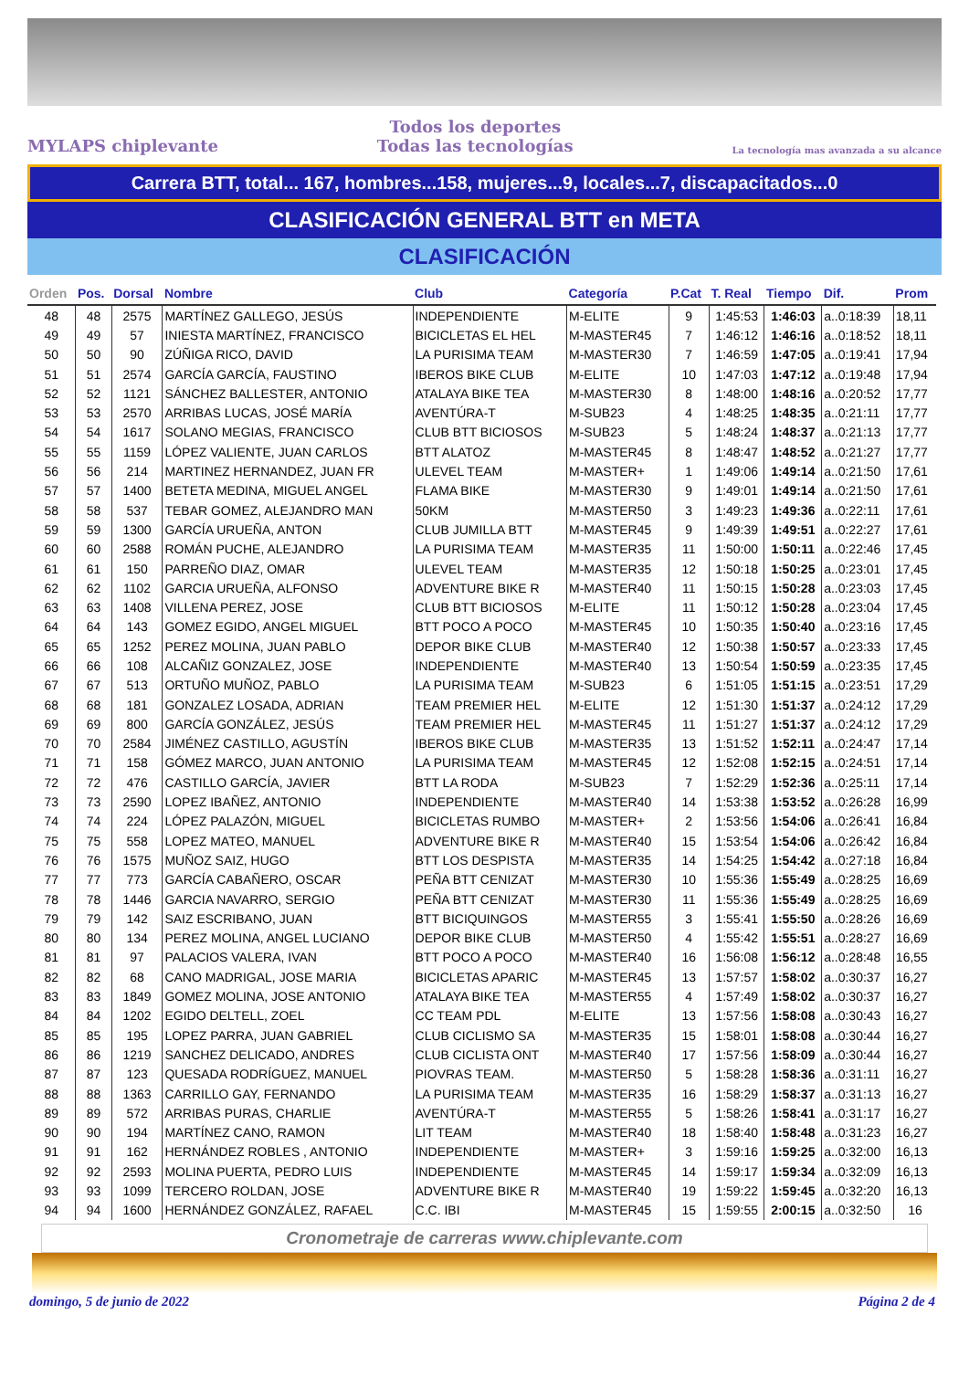MYLAPS chiplevante
Todos los deportes
Todas las tecnologías
La tecnología mas avanzada a su alcance
Carrera BTT, total... 167, hombres...158, mujeres...9, locales...7, discapacitados...0
CLASIFICACIÓN GENERAL BTT en META
CLASIFICACIÓN
| Orden | Pos. | Dorsal | Nombre | Club | Categoría | P.Cat | T. Real | Tiempo | Dif. | Prom |
| --- | --- | --- | --- | --- | --- | --- | --- | --- | --- | --- |
| 48 | 48 | 2575 | MARTÍNEZ GALLEGO, JESÚS | INDEPENDIENTE | M-ELITE | 9 | 1:45:53 | 1:46:03 | a..0:18:39 | 18,11 |
| 49 | 49 | 57 | INIESTA MARTÍNEZ, FRANCISCO | BICICLETAS EL HEL | M-MASTER45 | 7 | 1:46:12 | 1:46:16 | a..0:18:52 | 18,11 |
| 50 | 50 | 90 | ZÚÑIGA RICO, DAVID | LA PURISIMA TEAM | M-MASTER30 | 7 | 1:46:59 | 1:47:05 | a..0:19:41 | 17,94 |
| 51 | 51 | 2574 | GARCÍA GARCÍA, FAUSTINO | IBEROS BIKE CLUB | M-ELITE | 10 | 1:47:03 | 1:47:12 | a..0:19:48 | 17,94 |
| 52 | 52 | 1121 | SÁNCHEZ BALLESTER, ANTONIO | ATALAYA BIKE TEA | M-MASTER30 | 8 | 1:48:00 | 1:48:16 | a..0:20:52 | 17,77 |
| 53 | 53 | 2570 | ARRIBAS LUCAS, JOSÉ MARÍA | AVENTÚRA-T | M-SUB23 | 4 | 1:48:25 | 1:48:35 | a..0:21:11 | 17,77 |
| 54 | 54 | 1617 | SOLANO MEGIAS, FRANCISCO | CLUB BTT BICIOSOS | M-SUB23 | 5 | 1:48:24 | 1:48:37 | a..0:21:13 | 17,77 |
| 55 | 55 | 1159 | LÓPEZ VALIENTE, JUAN CARLOS | BTT ALATOZ | M-MASTER45 | 8 | 1:48:47 | 1:48:52 | a..0:21:27 | 17,77 |
| 56 | 56 | 214 | MARTINEZ HERNANDEZ, JUAN FR | ULEVEL TEAM | M-MASTER+ | 1 | 1:49:06 | 1:49:14 | a..0:21:50 | 17,61 |
| 57 | 57 | 1400 | BETETA MEDINA, MIGUEL ANGEL | FLAMA BIKE | M-MASTER30 | 9 | 1:49:01 | 1:49:14 | a..0:21:50 | 17,61 |
| 58 | 58 | 537 | TEBAR GOMEZ, ALEJANDRO MAN | 50KM | M-MASTER50 | 3 | 1:49:23 | 1:49:36 | a..0:22:11 | 17,61 |
| 59 | 59 | 1300 | GARCÍA URUEÑA, ANTON | CLUB JUMILLA BTT | M-MASTER45 | 9 | 1:49:39 | 1:49:51 | a..0:22:27 | 17,61 |
| 60 | 60 | 2588 | ROMÁN PUCHE, ALEJANDRO | LA PURISIMA TEAM | M-MASTER35 | 11 | 1:50:00 | 1:50:11 | a..0:22:46 | 17,45 |
| 61 | 61 | 150 | PARREÑO DIAZ, OMAR | ULEVEL TEAM | M-MASTER35 | 12 | 1:50:18 | 1:50:25 | a..0:23:01 | 17,45 |
| 62 | 62 | 1102 | GARCIA URUEÑA, ALFONSO | ADVENTURE BIKE R | M-MASTER40 | 11 | 1:50:15 | 1:50:28 | a..0:23:03 | 17,45 |
| 63 | 63 | 1408 | VILLENA PEREZ, JOSE | CLUB BTT BICIOSOS | M-ELITE | 11 | 1:50:12 | 1:50:28 | a..0:23:04 | 17,45 |
| 64 | 64 | 143 | GOMEZ EGIDO, ANGEL MIGUEL | BTT POCO A POCO | M-MASTER45 | 10 | 1:50:35 | 1:50:40 | a..0:23:16 | 17,45 |
| 65 | 65 | 1252 | PEREZ MOLINA, JUAN PABLO | DEPOR BIKE CLUB | M-MASTER40 | 12 | 1:50:38 | 1:50:57 | a..0:23:33 | 17,45 |
| 66 | 66 | 108 | ALCAÑIZ GONZALEZ, JOSE | INDEPENDIENTE | M-MASTER40 | 13 | 1:50:54 | 1:50:59 | a..0:23:35 | 17,45 |
| 67 | 67 | 513 | ORTUÑO MUÑOZ, PABLO | LA PURISIMA TEAM | M-SUB23 | 6 | 1:51:05 | 1:51:15 | a..0:23:51 | 17,29 |
| 68 | 68 | 181 | GONZALEZ LOSADA, ADRIAN | TEAM PREMIER HEL | M-ELITE | 12 | 1:51:30 | 1:51:37 | a..0:24:12 | 17,29 |
| 69 | 69 | 800 | GARCÍA GONZÁLEZ, JESÚS | TEAM PREMIER HEL | M-MASTER45 | 11 | 1:51:27 | 1:51:37 | a..0:24:12 | 17,29 |
| 70 | 70 | 2584 | JIMÉNEZ CASTILLO, AGUSTÍN | IBEROS BIKE CLUB | M-MASTER35 | 13 | 1:51:52 | 1:52:11 | a..0:24:47 | 17,14 |
| 71 | 71 | 158 | GÓMEZ MARCO, JUAN ANTONIO | LA PURISIMA TEAM | M-MASTER45 | 12 | 1:52:08 | 1:52:15 | a..0:24:51 | 17,14 |
| 72 | 72 | 476 | CASTILLO GARCÍA, JAVIER | BTT LA RODA | M-SUB23 | 7 | 1:52:29 | 1:52:36 | a..0:25:11 | 17,14 |
| 73 | 73 | 2590 | LOPEZ IBAÑEZ, ANTONIO | INDEPENDIENTE | M-MASTER40 | 14 | 1:53:38 | 1:53:52 | a..0:26:28 | 16,99 |
| 74 | 74 | 224 | LÓPEZ PALAZÓN, MIGUEL | BICICLETAS RUMBO | M-MASTER+ | 2 | 1:53:56 | 1:54:06 | a..0:26:41 | 16,84 |
| 75 | 75 | 558 | LOPEZ MATEO, MANUEL | ADVENTURE BIKE R | M-MASTER40 | 15 | 1:53:54 | 1:54:06 | a..0:26:42 | 16,84 |
| 76 | 76 | 1575 | MUÑOZ SAIZ, HUGO | BTT LOS DESPISTA | M-MASTER35 | 14 | 1:54:25 | 1:54:42 | a..0:27:18 | 16,84 |
| 77 | 77 | 773 | GARCÍA CABAÑERO, OSCAR | PEÑA BTT CENIZAT | M-MASTER30 | 10 | 1:55:36 | 1:55:49 | a..0:28:25 | 16,69 |
| 78 | 78 | 1446 | GARCIA NAVARRO, SERGIO | PEÑA BTT CENIZAT | M-MASTER30 | 11 | 1:55:36 | 1:55:49 | a..0:28:25 | 16,69 |
| 79 | 79 | 142 | SAIZ ESCRIBANO, JUAN | BTT BICIQUINGOS | M-MASTER55 | 3 | 1:55:41 | 1:55:50 | a..0:28:26 | 16,69 |
| 80 | 80 | 134 | PEREZ MOLINA, ANGEL LUCIANO | DEPOR BIKE CLUB | M-MASTER50 | 4 | 1:55:42 | 1:55:51 | a..0:28:27 | 16,69 |
| 81 | 81 | 97 | PALACIOS VALERA, IVAN | BTT POCO A POCO | M-MASTER40 | 16 | 1:56:08 | 1:56:12 | a..0:28:48 | 16,55 |
| 82 | 82 | 68 | CANO MADRIGAL, JOSE MARIA | BICICLETAS APARIC | M-MASTER45 | 13 | 1:57:57 | 1:58:02 | a..0:30:37 | 16,27 |
| 83 | 83 | 1849 | GOMEZ MOLINA, JOSE ANTONIO | ATALAYA BIKE TEA | M-MASTER55 | 4 | 1:57:49 | 1:58:02 | a..0:30:37 | 16,27 |
| 84 | 84 | 1202 | EGIDO DELTELL, ZOEL | CC TEAM PDL | M-ELITE | 13 | 1:57:56 | 1:58:08 | a..0:30:43 | 16,27 |
| 85 | 85 | 195 | LOPEZ PARRA, JUAN GABRIEL | CLUB CICLISMO SA | M-MASTER35 | 15 | 1:58:01 | 1:58:08 | a..0:30:44 | 16,27 |
| 86 | 86 | 1219 | SANCHEZ DELICADO, ANDRES | CLUB CICLISTA ONT | M-MASTER40 | 17 | 1:57:56 | 1:58:09 | a..0:30:44 | 16,27 |
| 87 | 87 | 123 | QUESADA RODRÍGUEZ, MANUEL | PIOVRAS TEAM. | M-MASTER50 | 5 | 1:58:28 | 1:58:36 | a..0:31:11 | 16,27 |
| 88 | 88 | 1363 | CARRILLO GAY, FERNANDO | LA PURISIMA TEAM | M-MASTER35 | 16 | 1:58:29 | 1:58:37 | a..0:31:13 | 16,27 |
| 89 | 89 | 572 | ARRIBAS PURAS, CHARLIE | AVENTÚRA-T | M-MASTER55 | 5 | 1:58:26 | 1:58:41 | a..0:31:17 | 16,27 |
| 90 | 90 | 194 | MARTÍNEZ CANO, RAMON | LIT TEAM | M-MASTER40 | 18 | 1:58:40 | 1:58:48 | a..0:31:23 | 16,27 |
| 91 | 91 | 162 | HERNÁNDEZ ROBLES , ANTONIO | INDEPENDIENTE | M-MASTER+ | 3 | 1:59:16 | 1:59:25 | a..0:32:00 | 16,13 |
| 92 | 92 | 2593 | MOLINA PUERTA, PEDRO LUIS | INDEPENDIENTE | M-MASTER45 | 14 | 1:59:17 | 1:59:34 | a..0:32:09 | 16,13 |
| 93 | 93 | 1099 | TERCERO ROLDAN, JOSE | ADVENTURE BIKE R | M-MASTER40 | 19 | 1:59:22 | 1:59:45 | a..0:32:20 | 16,13 |
| 94 | 94 | 1600 | HERNÁNDEZ GONZÁLEZ, RAFAEL | C.C. IBI | M-MASTER45 | 15 | 1:59:55 | 2:00:15 | a..0:32:50 | 16 |
Cronometraje de carreras www.chiplevante.com
domingo, 5 de junio de 2022 Página 2 de 4